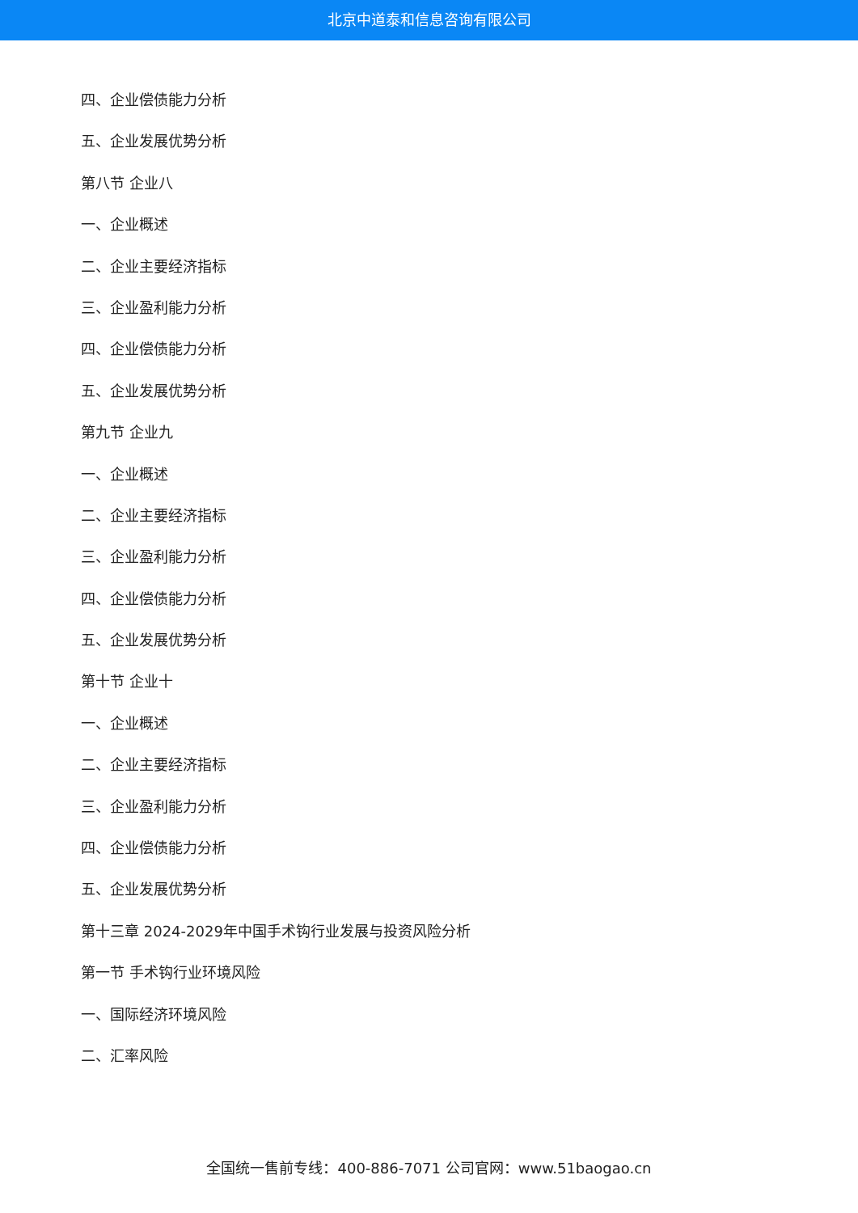北京中道泰和信息咨询有限公司
四、企业偿债能力分析
五、企业发展优势分析
第八节 企业八
一、企业概述
二、企业主要经济指标
三、企业盈利能力分析
四、企业偿债能力分析
五、企业发展优势分析
第九节 企业九
一、企业概述
二、企业主要经济指标
三、企业盈利能力分析
四、企业偿债能力分析
五、企业发展优势分析
第十节 企业十
一、企业概述
二、企业主要经济指标
三、企业盈利能力分析
四、企业偿债能力分析
五、企业发展优势分析
第十三章 2024-2029年中国手术钩行业发展与投资风险分析
第一节 手术钩行业环境风险
一、国际经济环境风险
二、汇率风险
全国统一售前专线：400-886-7071 公司官网：www.51baogao.cn